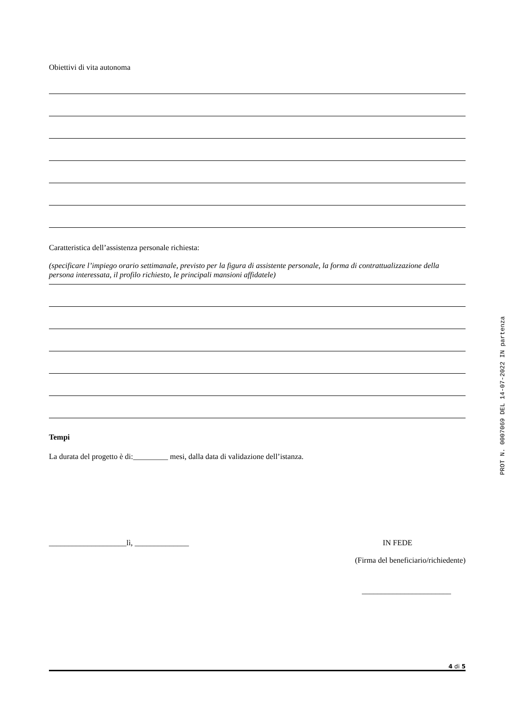Obiettivi di vita autonoma
Caratteristica dell’assistenza personale richiesta:
(specificare l’impiego orario settimanale, previsto per la figura di assistente personale, la forma di contrattualizzazione della persona interessata, il profilo richiesto, le principali mansioni affidatele)
Tempi
La durata del progetto è di:_________ mesi, dalla data di validazione dell’istanza.
____________________lì, ______________ IN FEDE
(Firma del beneficiario/richiedente)
_______________________
4 di 5
PROT N. 0007069 DEL 14-07-2022 IN partenza